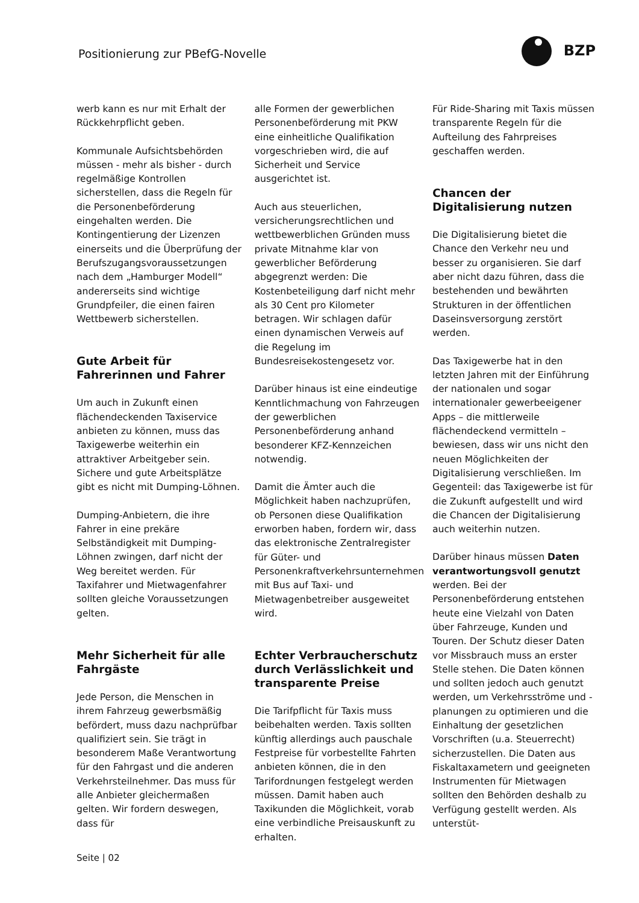Positionierung zur PBefG-Novelle
BZP
werb kann es nur mit Erhalt der Rückkehrpflicht geben.
Kommunale Aufsichtsbehörden müssen - mehr als bisher - durch regelmäßige Kontrollen sicherstellen, dass die Regeln für die Personenbeförderung eingehalten werden. Die Kontingentierung der Lizenzen einerseits und die Überprüfung der Berufszugangsvoraussetzungen nach dem „Hamburger Modell“ andererseits sind wichtige Grundpfeiler, die einen fairen Wettbewerb sicherstellen.
Gute Arbeit für Fahrerinnen und Fahrer
Um auch in Zukunft einen flächendeckenden Taxiservice anbieten zu können, muss das Taxigewerbe weiterhin ein attraktiver Arbeitgeber sein. Sichere und gute Arbeitsplätze gibt es nicht mit Dumping-Löhnen.
Dumping-Anbietern, die ihre Fahrer in eine prekäre Selbständigkeit mit Dumping-Löhnen zwingen, darf nicht der Weg bereitet werden. Für Taxifahrer und Mietwagenfahrer sollten gleiche Voraussetzungen gelten.
Mehr Sicherheit für alle Fahrgäste
Jede Person, die Menschen in ihrem Fahrzeug gewerbsmäßig befördert, muss dazu nachprüfbar qualifiziert sein. Sie trägt in besonderem Maße Verantwortung für den Fahrgast und die anderen Verkehrsteilnehmer. Das muss für alle Anbieter gleichermaßen gelten. Wir fordern deswegen, dass für
alle Formen der gewerblichen Personenbeförderung mit PKW eine einheitliche Qualifikation vorgeschrieben wird, die auf Sicherheit und Service ausgerichtet ist.
Auch aus steuerlichen, versicherungsrechtlichen und wettbewerblichen Gründen muss private Mitnahme klar von gewerblicher Beförderung abgegrenzt werden: Die Kostenbeteiligung darf nicht mehr als 30 Cent pro Kilometer betragen. Wir schlagen dafür einen dynamischen Verweis auf die Regelung im Bundesreisekostengesetz vor.
Darüber hinaus ist eine eindeutige Kenntlichmachung von Fahrzeugen der gewerblichen Personenbeförderung anhand besonderer KFZ-Kennzeichen notwendig.
Damit die Ämter auch die Möglichkeit haben nachzuprüfen, ob Personen diese Qualifikation erworben haben, fordern wir, dass das elektronische Zentralregister für Güter- und Personenkraftverkehrsunternehmen mit Bus auf Taxi- und Mietwagenbetreiber ausgeweitet wird.
Echter Verbraucherschutz durch Verlässlichkeit und transparente Preise
Die Tarifpflicht für Taxis muss beibehalten werden. Taxis sollten künftig allerdings auch pauschale Festpreise für vorbestellte Fahrten anbieten können, die in den Tarifordnungen festgelegt werden müssen. Damit haben auch Taxikunden die Möglichkeit, vorab eine verbindliche Preisauskunft zu erhalten.
Für Ride-Sharing mit Taxis müssen transparente Regeln für die Aufteilung des Fahrpreises geschaffen werden.
Chancen der Digitalisierung nutzen
Die Digitalisierung bietet die Chance den Verkehr neu und besser zu organisieren. Sie darf aber nicht dazu führen, dass die bestehenden und bewährten Strukturen in der öffentlichen Daseinsversorgung zerstört werden.
Das Taxigewerbe hat in den letzten Jahren mit der Einführung der nationalen und sogar internationaler gewerbeeigener Apps – die mittlerweile flächendeckend vermitteln – bewiesen, dass wir uns nicht den neuen Möglichkeiten der Digitalisierung verschließen. Im Gegenteil: das Taxigewerbe ist für die Zukunft aufgestellt und wird die Chancen der Digitalisierung auch weiterhin nutzen.
Darüber hinaus müssen Daten verantwortungsvoll genutzt werden. Bei der Personenbeförderung entstehen heute eine Vielzahl von Daten über Fahrzeuge, Kunden und Touren. Der Schutz dieser Daten vor Missbrauch muss an erster Stelle stehen. Die Daten können und sollten jedoch auch genutzt werden, um Verkehrsströme und -planungen zu optimieren und die Einhaltung der gesetzlichen Vorschriften (u.a. Steuerrecht) sicherzustellen. Die Daten aus Fiskaltaxametern und geeigneten Instrumenten für Mietwagen sollten den Behörden deshalb zu Verfügung gestellt werden. Als unterstüt-
Seite | 02